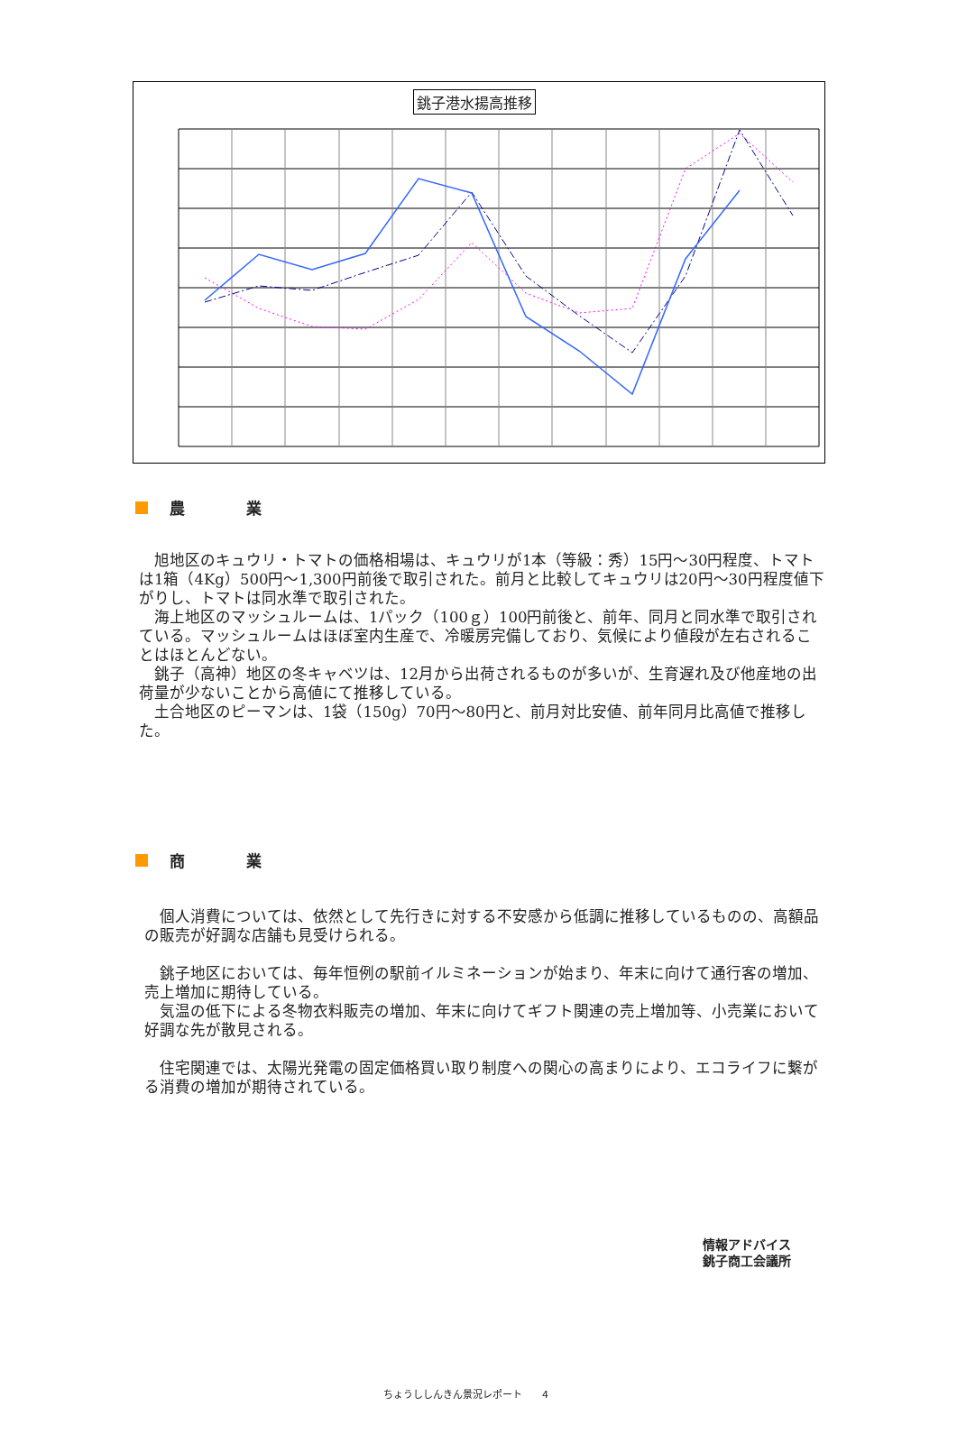銚子港水揚高推移
農　　　　業
　旭地区のキュウリ・トマトの価格相場は、キュウリが1本（等級：秀）15円～30円程度、トマトは1箱（4Kg）500円～1,300円前後で取引された。前月と比較してキュウリは20円～30円程度値下がりし、トマトは同水準で取引された。
　海上地区のマッシュルームは、1パック（100ｇ）100円前後と、前年、同月と同水準で取引されている。マッシュルームはほぼ室内生産で、冷暖房完備しており、気候により値段が左右されることはほとんどない。
　銚子（高神）地区の冬キャベツは、12月から出荷されるものが多いが、生育遅れ及び他産地の出荷量が少ないことから高値にて推移している。
　土合地区のピーマンは、1袋（150g）70円～80円と、前月対比安値、前年同月比高値で推移した。
商　　　　業
　個人消費については、依然として先行きに対する不安感から低調に推移しているものの、高額品の販売が好調な店舗も見受けられる。
　銚子地区においては、毎年恒例の駅前イルミネーションが始まり、年末に向けて通行客の増加、売上増加に期待している。
　気温の低下による冬物衣料販売の増加、年末に向けてギフト関連の売上増加等、小売業において好調な先が散見される。
　住宅関連では、太陽光発電の固定価格買い取り制度への関心の高まりにより、エコライフに繋がる消費の増加が期待されている。
情報アドバイス
銚子商工会議所
ちょうししんきん景況レポート　　4